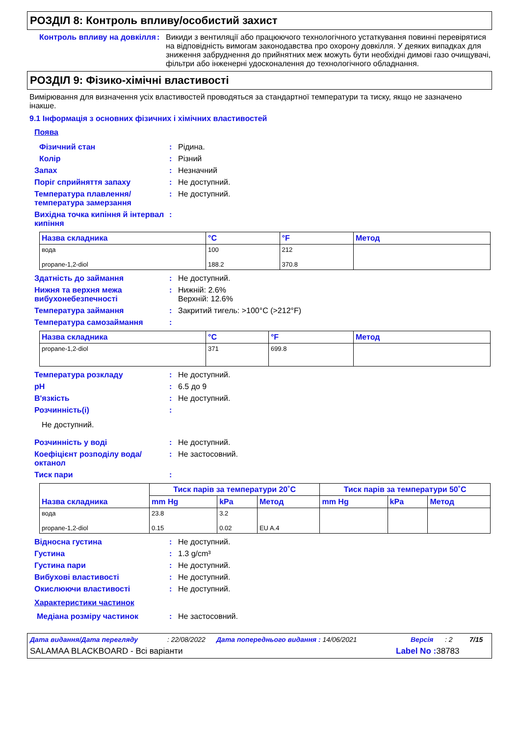РОЗДІЛ 8: Контроль впливу/особистий захист
Контроль впливу на довкілля
: Викиди з вентиляції або працюючого технологічного устаткування повинні перевірятися на відповідність вимогам законодавства про охорону довкілля. У деяких випадках для зниження забруднення до прийнятних меж можуть бути необхідні димові газо очищувачі, фільтри або інженерні удосконалення до технологічного обладнання.
РОЗДІЛ 9: Фізико-хімічні властивості
Вимірювання для визначення усіх властивостей проводяться за стандартної температури та тиску, якщо не зазначено інакше.
9.1 Інформація з основних фізичних і хімічних властивостей
Поява
Фізичний стан : Рідина.
Колір : Різний
Запах : Незначний
Поріг сприйняття запаху : Не доступний.
Температура плавлення/ температура замерзання
: Не доступний.
Вихідна точка кипіння й інтервал кипіння
:
| Назва складника | °C | °F | Метод |
| --- | --- | --- | --- |
| вода propane-1,2-diol | 100 188.2 | 212 370.8 | |
Здатність до займання : Не доступний.
Нижня та верхня межа вибухонебезпечності
: Нижній: 2.6%
Верхній: 12.6%
Температура займання : Закритий тигель: >100°C (>212°F)
Температура самозаймання :
| Назва складника | °C | °F | Метод |
| --- | --- | --- | --- |
| propane-1,2-diol | 371 | 699.8 | |
Температура розкладу : Не доступний.
pH : 6.5 до 9
В'язкість : Не доступний.
Розчинність(і) :
Не доступний.
Розчинність у воді : Не доступний.
Коефіцієнт розподілу вода/ октанол
: Не застосовний.
Тиск пари :
| Назва складника | Тиск парів за температури 20˚C | | | Тиск парів за температури 50˚C | | |
| --- | --- | --- | --- | --- | --- | --- |
| | mm Hg | kPa | Метод | mm Hg | kPa | Метод |
| вода propane-1,2-diol | 23.8 0.15 | 3.2 0.02 | EU A.4 | | | |
Відносна густина : Не доступний.
Густина : 1.3 g/cm³
Густина пари : Не доступний.
Вибухові властивості : Не доступний.
Окислюючи властивості : Не доступний.
Характеристики частинок
Медіана розміру частинок : Не застосовний.
Дата видання/Дата перегляду: 22/08/2022 Дата попереднього видання : 14/06/2021 Версія: 2 7/15
SALAMAA BLACKBOARD - Всі варіанти Label No : 38783